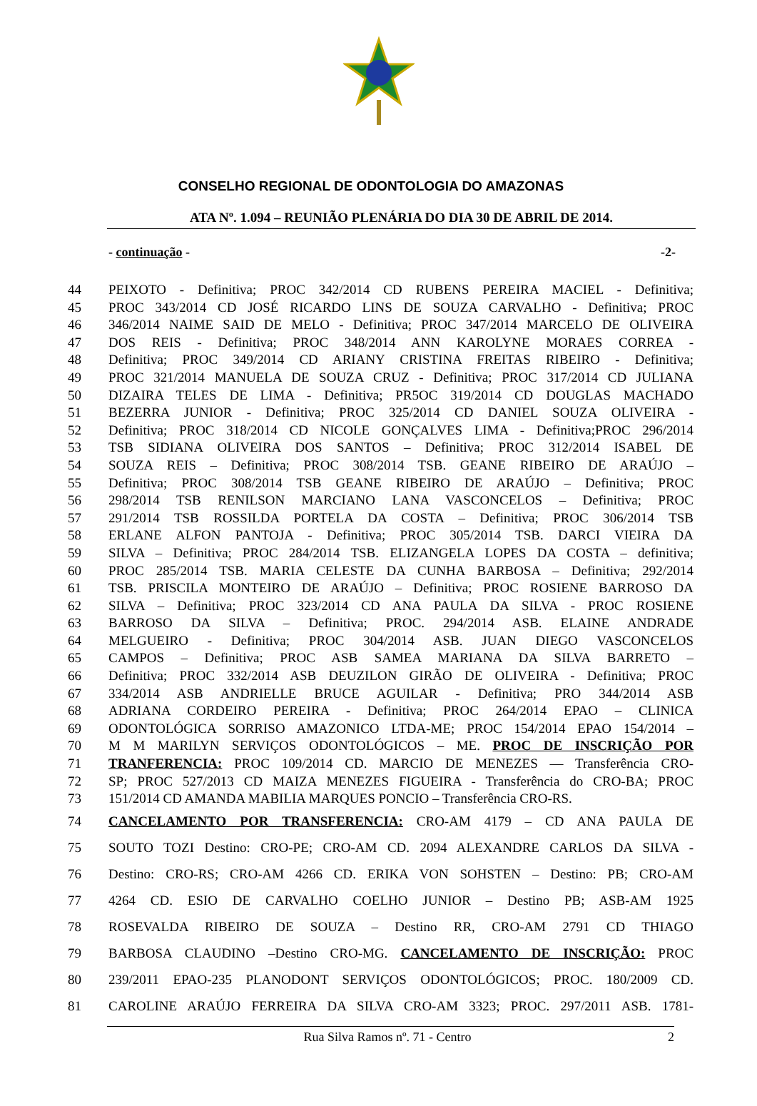CONSELHO REGIONAL DE ODONTOLOGIA DO AMAZONAS
ATA Nº. 1.094 – REUNIÃO PLENÁRIA DO DIA 30 DE ABRIL DE 2014.
- continuação - -2-
44 PEIXOTO - Definitiva; PROC 342/2014 CD RUBENS PEREIRA MACIEL - Definitiva;
45 PROC 343/2014 CD JOSÉ RICARDO LINS DE SOUZA CARVALHO - Definitiva; PROC
46 346/2014 NAIME SAID DE MELO - Definitiva; PROC 347/2014 MARCELO DE OLIVEIRA
47 DOS REIS - Definitiva; PROC 348/2014 ANN KAROLYNE MORAES CORREA -
48 Definitiva; PROC 349/2014 CD ARIANY CRISTINA FREITAS RIBEIRO - Definitiva;
49 PROC 321/2014 MANUELA DE SOUZA CRUZ - Definitiva; PROC 317/2014 CD JULIANA
50 DIZAIRA TELES DE LIMA - Definitiva; PR5OC 319/2014 CD DOUGLAS MACHADO
51 BEZERRA JUNIOR - Definitiva; PROC 325/2014 CD DANIEL SOUZA OLIVEIRA -
52 Definitiva; PROC 318/2014 CD NICOLE GONÇALVES LIMA - Definitiva;PROC 296/2014
53 TSB SIDIANA OLIVEIRA DOS SANTOS – Definitiva; PROC 312/2014 ISABEL DE
54 SOUZA REIS – Definitiva; PROC 308/2014 TSB. GEANE RIBEIRO DE ARAÚJO –
55 Definitiva; PROC 308/2014 TSB GEANE RIBEIRO DE ARAÚJO – Definitiva; PROC
56 298/2014 TSB RENILSON MARCIANO LANA VASCONCELOS – Definitiva; PROC
57 291/2014 TSB ROSSILDA PORTELA DA COSTA – Definitiva; PROC 306/2014 TSB
58 ERLANE ALFON PANTOJA - Definitiva; PROC 305/2014 TSB. DARCI VIEIRA DA
59 SILVA – Definitiva; PROC 284/2014 TSB. ELIZANGELA LOPES DA COSTA – definitiva;
60 PROC 285/2014 TSB. MARIA CELESTE DA CUNHA BARBOSA – Definitiva; 292/2014
61 TSB. PRISCILA MONTEIRO DE ARAÚJO – Definitiva; PROC ROSIENE BARROSO DA
62 SILVA – Definitiva; PROC 323/2014 CD ANA PAULA DA SILVA - PROC ROSIENE
63 BARROSO DA SILVA – Definitiva; PROC. 294/2014 ASB. ELAINE ANDRADE
64 MELGUEIRO - Definitiva; PROC 304/2014 ASB. JUAN DIEGO VASCONCELOS
65 CAMPOS – Definitiva; PROC ASB SAMEA MARIANA DA SILVA BARRETO –
66 Definitiva; PROC 332/2014 ASB DEUZILON GIRÃO DE OLIVEIRA - Definitiva; PROC
67 334/2014 ASB ANDRIELLE BRUCE AGUILAR - Definitiva; PRO 344/2014 ASB
68 ADRIANA CORDEIRO PEREIRA - Definitiva; PROC 264/2014 EPAO – CLINICA
69 ODONTOLÓGICA SORRISO AMAZONICO LTDA-ME; PROC 154/2014 EPAO 154/2014 –
70 M M MARILYN SERVIÇOS ODONTOLÓGICOS – ME. PROC DE INSCRIÇÃO POR
71 TRANFERENCIA: PROC 109/2014 CD. MARCIO DE MENEZES — Transferência CRO-
72 SP; PROC 527/2013 CD MAIZA MENEZES FIGUEIRA - Transferência do CRO-BA; PROC
73 151/2014 CD AMANDA MABILIA MARQUES PONCIO – Transferência CRO-RS.
74 CANCELAMENTO POR TRANSFERENCIA: CRO-AM 4179 – CD ANA PAULA DE
75 SOUTO TOZI Destino: CRO-PE; CRO-AM CD. 2094 ALEXANDRE CARLOS DA SILVA -
76 Destino: CRO-RS; CRO-AM 4266 CD. ERIKA VON SOHSTEN – Destino: PB; CRO-AM
77 4264 CD. ESIO DE CARVALHO COELHO JUNIOR – Destino PB; ASB-AM 1925
78 ROSEVALDA RIBEIRO DE SOUZA – Destino RR, CRO-AM 2791 CD THIAGO
79 BARBOSA CLAUDINO –Destino CRO-MG. CANCELAMENTO DE INSCRIÇÃO: PROC
80 239/2011 EPAO-235 PLANODONT SERVIÇOS ODONTOLÓGICOS; PROC. 180/2009 CD.
81 CAROLINE ARAÚJO FERREIRA DA SILVA CRO-AM 3323; PROC. 297/2011 ASB. 1781-
Rua Silva Ramos nº. 71 - Centro 2